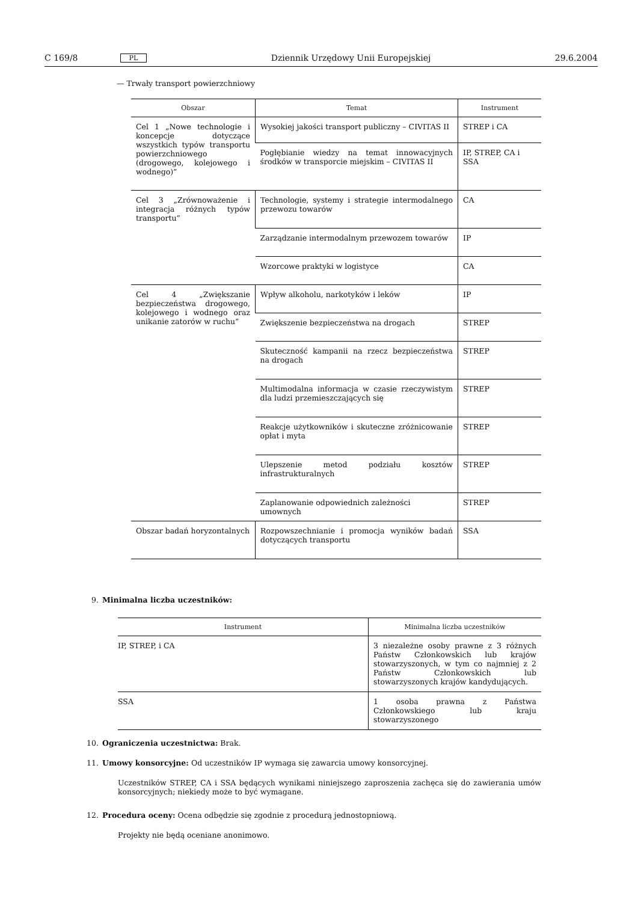C 169/8 PL Dziennik Urzędowy Unii Europejskiej 29.6.2004
— Trwały transport powierzchniowy
| Obszar | Temat | Instrument |
| --- | --- | --- |
| Cel 1 „Nowe technologie i koncepcje dotyczące wszystkich typów transportu powierzchniowego (drogowego, kolejowego i wodnego)” | Wysokiej jakości transport publiczny – CIVITAS II | STREP i CA |
| | Pogłębianie wiedzy na temat innowacyjnych środków w transporcie miejskim – CIVITAS II | IP, STREP, CA i SSA |
| Cel 3 „Zrównoważenie i integracja różnych typów transportu” | Technologie, systemy i strategie intermodalnego przewozu towarów | CA |
| | Zarządzanie intermodalnym przewozem towarów | IP |
| | Wzorcowe praktyki w logistyce | CA |
| Cel 4 „Zwiększanie bezpieczeństwa drogowego, kolejowego i wodnego oraz unikanie zatorów w ruchu” | Wpływ alkoholu, narkotyków i leków | IP |
| | Zwiększenie bezpieczeństwa na drogach | STREP |
| | Skuteczność kampanii na rzecz bezpieczeństwa na drogach | STREP |
| | Multimodalna informacja w czasie rzeczywistym dla ludzi przemieszczających się | STREP |
| | Reakcje użytkowników i skuteczne zróżnicowanie opłat i myta | STREP |
| | Ulepszenie metod podziału kosztów infrastrukturalnych | STREP |
| | Zaplanowanie odpowiednich zależności umownych | STREP |
| Obszar badań horyzontalnych | Rozpowszechnianie i promocja wyników badań dotyczących transportu | SSA |
9. Minimalna liczba uczestników:
| Instrument | Minimalna liczba uczestników |
| --- | --- |
| IP, STREP, i CA | 3 niezależne osoby prawne z 3 różnych Państw Członkowskich lub krajów stowarzyszonych, w tym co najmniej z 2 Państw Członkowskich lub stowarzyszonych krajów kandydujących. |
| SSA | 1 osoba prawna z Państwa Członkowskiego lub kraju stowarzyszonego |
10. Ograniczenia uczestnictwa: Brak.
11. Umowy konsorcyjne: Od uczestników IP wymaga się zawarcia umowy konsorcyjnej.
Uczestników STREP, CA i SSA będących wynikami niniejszego zaproszenia zachęca się do zawierania umów konsorcyjnych; niekiedy może to być wymagane.
12. Procedura oceny: Ocena odbędzie się zgodnie z procedurą jednostopniową.
Projekty nie będą oceniane anonimowo.